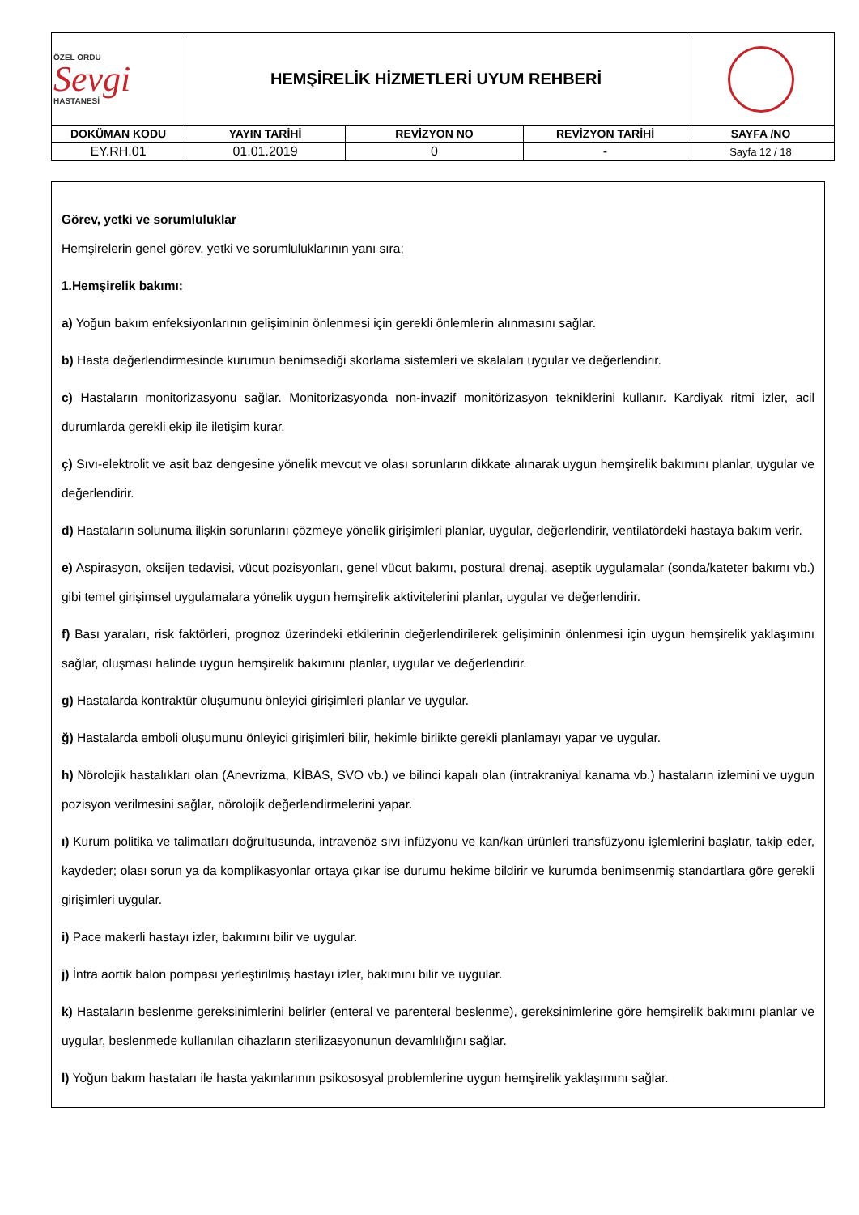| ÖZEL ORDU Sevgi HASTANESİ | HEMŞİRELİK HİZMETLERİ UYUM REHBERİ | | | |
| DOKÜMAN KODU | YAYIN TARİHİ | REVİZYON NO | REVİZYON TARİHİ | SAYFA /NO |
| EY.RH.01 | 01.01.2019 | 0 | - | Sayfa 12 / 18 |
Görev, yetki ve sorumluluklar
Hemşirelerin genel görev, yetki ve sorumluluklarının yanı sıra;
1.Hemşirelik bakımı:
a) Yoğun bakım enfeksiyonlarının gelişiminin önlenmesi için gerekli önlemlerin alınmasını sağlar.
b) Hasta değerlendirmesinde kurumun benimsediği skorlama sistemleri ve skalaları uygular ve değerlendirir.
c) Hastaların monitorizasyonu sağlar. Monitorizasyonda non-invazif monitörizasyon tekniklerini kullanır. Kardiyak ritmi izler, acil durumlarda gerekli ekip ile iletişim kurar.
ç) Sıvı-elektrolit ve asit baz dengesine yönelik mevcut ve olası sorunların dikkate alınarak uygun hemşirelik bakımını planlar, uygular ve değerlendirir.
d) Hastaların solunuma ilişkin sorunlarını çözmeye yönelik girişimleri planlar, uygular, değerlendirir, ventilatördeki hastaya bakım verir.
e) Aspirasyon, oksijen tedavisi, vücut pozisyonları, genel vücut bakımı, postural drenaj, aseptik uygulamalar (sonda/kateter bakımı vb.) gibi temel girişimsel uygulamalara yönelik uygun hemşirelik aktivitelerini planlar, uygular ve değerlendirir.
f) Bası yaraları, risk faktörleri, prognoz üzerindeki etkilerinin değerlendirilerek gelişiminin önlenmesi için uygun hemşirelik yaklaşımını sağlar, oluşması halinde uygun hemşirelik bakımını planlar, uygular ve değerlendirir.
g) Hastalarda kontraktür oluşumunu önleyici girişimleri planlar ve uygular.
ğ) Hastalarda emboli oluşumunu önleyici girişimleri bilir, hekimle birlikte gerekli planlamayı yapar ve uygular.
h) Nörolojik hastalıkları olan (Anevrizma, KİBAS, SVO vb.) ve bilinci kapalı olan (intrakraniyal kanama vb.) hastaların izlemini ve uygun pozisyon verilmesini sağlar, nörolojik değerlendirmelerini yapar.
ı) Kurum politika ve talimatları doğrultusunda, intravenöz sıvı infüzyonu ve kan/kan ürünleri transfüzyonu işlemlerini başlatır, takip eder, kaydeder; olası sorun ya da komplikasyonlar ortaya çıkar ise durumu hekime bildirir ve kurumda benimsenmiş standartlara göre gerekli girişimleri uygular.
i) Pace makerli hastayı izler, bakımını bilir ve uygular.
j) İntra aortik balon pompası yerleştirilmiş hastayı izler, bakımını bilir ve uygular.
k) Hastaların beslenme gereksinimlerini belirler (enteral ve parenteral beslenme), gereksinimlerine göre hemşirelik bakımını planlar ve uygular, beslenmede kullanılan cihazların sterilizasyonunun devamlılığını sağlar.
l) Yoğun bakım hastaları ile hasta yakınlarının psikososyal problemlerine uygun hemşirelik yaklaşımını sağlar.